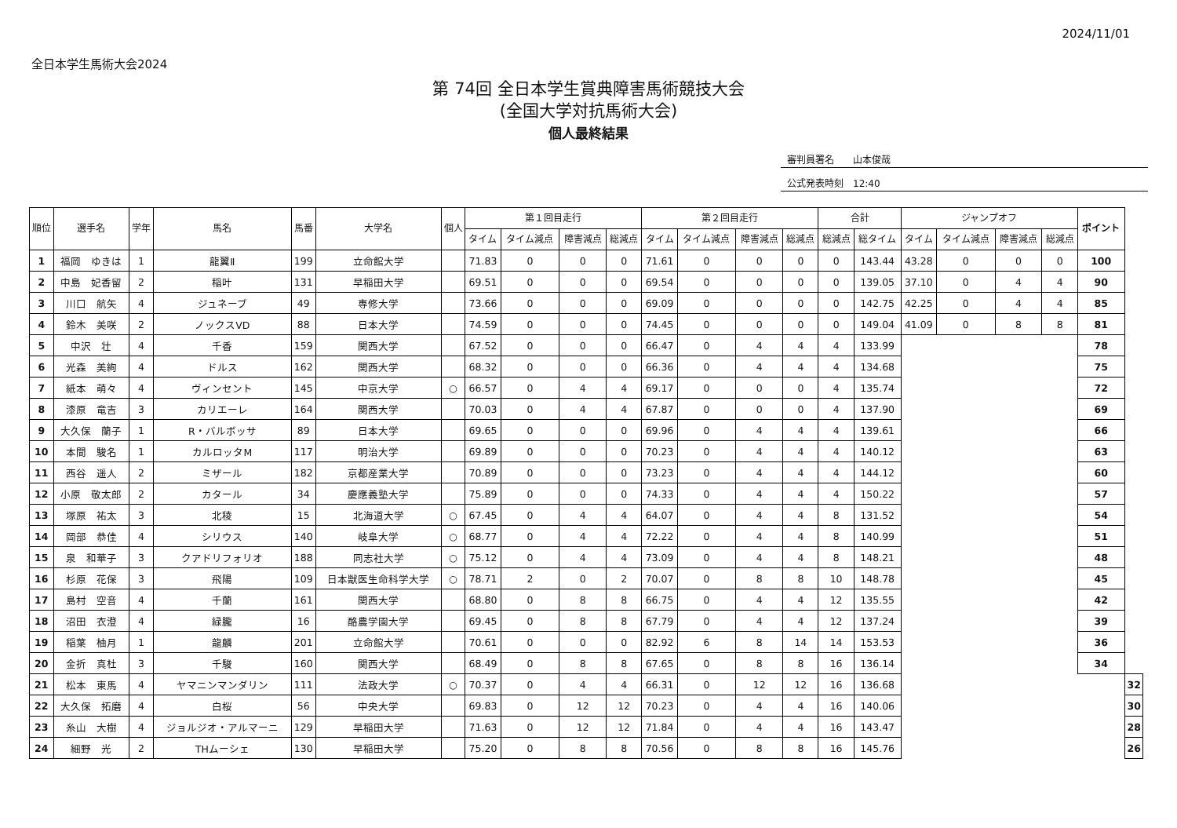全日本学生馬術大会2024
2024/11/01
第 74回 全日本学生賞典障害馬術競技大会
(全国大学対抗馬術大会)
個人最終結果
審判員署名　　山本俊哉
公式発表時刻　12:40
| 順位 | 選手名 | 学年 | 馬名 | 馬番 | 大学名 | 個人 | 第１回目走行 | | | | 第２回目走行 | | | | 合計 | | ジャンプオフ | | | | ポイント | | | | |
| --- | --- | --- | --- | --- | --- | --- | --- | --- | --- | --- | --- | --- | --- | --- | --- | --- | --- | --- | --- | --- | --- | --- | --- | --- | --- |
| | | | | | | | タイム | タイム減点 | 障害減点 | 総減点 | タイム | タイム減点 | 障害減点 | 総減点 | 総減点 | 総タイム | タイム | タイム減点 | 障害減点 | 総減点 | | | | | |
| 1 | 福岡 ゆきは | 1 | 龍翼Ⅱ | 199 | 立命館大学 | | 71.83 | 0 | 0 | 0 | 71.61 | 0 | 0 | 0 | 0 | 143.44 | 43.28 | 0 | 0 | 0 | 100 | | | | |
| 2 | 中島 妃香留 | 2 | 稲叶 | 131 | 早稲田大学 | | 69.51 | 0 | 0 | 0 | 69.54 | 0 | 0 | 0 | 0 | 139.05 | 37.10 | 0 | 4 | 4 | 90 | | | | |
| 3 | 川口 航矢 | 4 | ジュネーブ | 49 | 専修大学 | | 73.66 | 0 | 0 | 0 | 69.09 | 0 | 0 | 0 | 0 | 142.75 | 42.25 | 0 | 4 | 4 | 85 | | | | |
| 4 | 鈴木 美咲 | 2 | ノックスVD | 88 | 日本大学 | | 74.59 | 0 | 0 | 0 | 74.45 | 0 | 0 | 0 | 0 | 149.04 | 41.09 | 0 | 8 | 8 | 81 | | | | |
| 5 | 中沢 壮 | 4 | 千香 | 159 | 関西大学 | | 67.52 | 0 | 0 | 0 | 66.47 | 0 | 4 | 4 | 4 | 133.99 | | | | | 78 | | | | |
| 6 | 光森 美絢 | 4 | ドルス | 162 | 関西大学 | | 68.32 | 0 | 0 | 0 | 66.36 | 0 | 4 | 4 | 4 | 134.68 | | | | | 75 | | | | |
| 7 | 紙本 萌々 | 4 | ヴィンセント | 145 | 中京大学 | ○ | 66.57 | 0 | 4 | 4 | 69.17 | 0 | 0 | 0 | 4 | 135.74 | | | | | 72 | | | | |
| 8 | 漆原 竜吉 | 3 | カリエーレ | 164 | 関西大学 | | 70.03 | 0 | 4 | 4 | 67.87 | 0 | 0 | 0 | 4 | 137.90 | | | | | 69 | | | | |
| 9 | 大久保 蘭子 | 1 | R・バルボッサ | 89 | 日本大学 | | 69.65 | 0 | 0 | 0 | 69.96 | 0 | 4 | 4 | 4 | 139.61 | | | | | 66 | | | | |
| 10 | 本間 駿名 | 1 | カルロッタM | 117 | 明治大学 | | 69.89 | 0 | 0 | 0 | 70.23 | 0 | 4 | 4 | 4 | 140.12 | | | | | 63 | | | | |
| 11 | 西谷 遥人 | 2 | ミザール | 182 | 京都産業大学 | | 70.89 | 0 | 0 | 0 | 73.23 | 0 | 4 | 4 | 4 | 144.12 | | | | | 60 | | | | |
| 12 | 小原 敬太郎 | 2 | カタール | 34 | 慶應義塾大学 | | 75.89 | 0 | 0 | 0 | 74.33 | 0 | 4 | 4 | 4 | 150.22 | | | | | 57 | | | | |
| 13 | 塚原 祐太 | 3 | 北稜 | 15 | 北海道大学 | ○ | 67.45 | 0 | 4 | 4 | 64.07 | 0 | 4 | 4 | 8 | 131.52 | | | | | 54 | | | | |
| 14 | 岡部 恭佳 | 4 | シリウス | 140 | 岐阜大学 | ○ | 68.77 | 0 | 4 | 4 | 72.22 | 0 | 4 | 4 | 8 | 140.99 | | | | | 51 | | | | |
| 15 | 泉 和華子 | 3 | クアドリフォリオ | 188 | 同志社大学 | ○ | 75.12 | 0 | 4 | 4 | 73.09 | 0 | 4 | 4 | 8 | 148.21 | | | | | 48 | | | | |
| 16 | 杉原 花保 | 3 | 飛陽 | 109 | 日本獣医生命科学大学 | ○ | 78.71 | 2 | 0 | 2 | 70.07 | 0 | 8 | 8 | 10 | 148.78 | | | | | 45 | | | | |
| 17 | 島村 空音 | 4 | 千蘭 | 161 | 関西大学 | | 68.80 | 0 | 8 | 8 | 66.75 | 0 | 4 | 4 | 12 | 135.55 | | | | | 42 | | | | |
| 18 | 沼田 衣澄 | 4 | 緑朧 | 16 | 酪農学園大学 | | 69.45 | 0 | 8 | 8 | 67.79 | 0 | 4 | 4 | 12 | 137.24 | | | | | 39 | | | | |
| 19 | 稲葉 柚月 | 1 | 龍麟 | 201 | 立命館大学 | | 70.61 | 0 | 0 | 0 | 82.92 | 6 | 8 | 14 | 14 | 153.53 | | | | | 36 | | | | |
| 20 | 金折 真杜 | 3 | 千駿 | 160 | 関西大学 | | 68.49 | 0 | 8 | 8 | 67.65 | 0 | 8 | 8 | 16 | 136.14 | | | | | 34 | | | | |
| 21 | 松本 東馬 | 4 | ヤマニンマンダリン | 111 | 法政大学 | ○ | 70.37 | 0 | 4 | 4 | 66.31 | 0 | 12 | 12 | 16 | 136.68 | | | | | | | | | 32 |
| 22 | 大久保 拓磨 | 4 | 白桜 | 56 | 中央大学 | | 69.83 | 0 | 12 | 12 | 70.23 | 0 | 4 | 4 | 16 | 140.06 | | | | | | | | | 30 |
| 23 | 糸山 大樹 | 4 | ジョルジオ・アルマーニ | 129 | 早稲田大学 | | 71.63 | 0 | 12 | 12 | 71.84 | 0 | 4 | 4 | 16 | 143.47 | | | | | | | | | 28 |
| 24 | 細野 光 | 2 | THムーシェ | 130 | 早稲田大学 | | 75.20 | 0 | 8 | 8 | 70.56 | 0 | 8 | 8 | 16 | 145.76 | | | | | | | | | 26 |